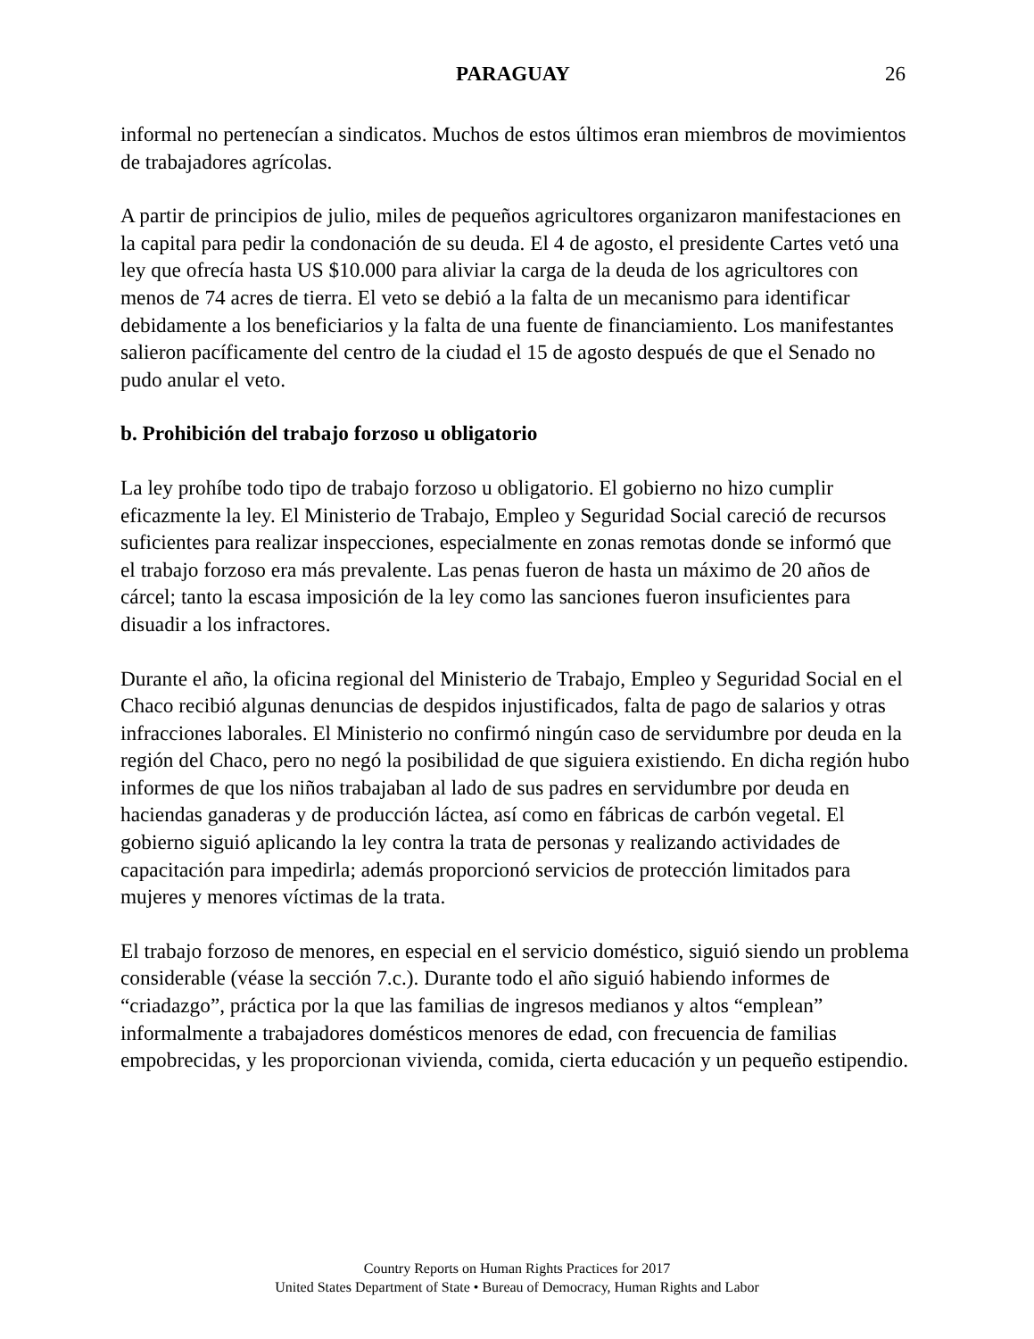PARAGUAY
26
informal no pertenecían a sindicatos. Muchos de estos últimos eran miembros de movimientos de trabajadores agrícolas.
A partir de principios de julio, miles de pequeños agricultores organizaron manifestaciones en la capital para pedir la condonación de su deuda. El 4 de agosto, el presidente Cartes vetó una ley que ofrecía hasta US $10.000 para aliviar la carga de la deuda de los agricultores con menos de 74 acres de tierra. El veto se debió a la falta de un mecanismo para identificar debidamente a los beneficiarios y la falta de una fuente de financiamiento. Los manifestantes salieron pacíficamente del centro de la ciudad el 15 de agosto después de que el Senado no pudo anular el veto.
b. Prohibición del trabajo forzoso u obligatorio
La ley prohíbe todo tipo de trabajo forzoso u obligatorio. El gobierno no hizo cumplir eficazmente la ley. El Ministerio de Trabajo, Empleo y Seguridad Social careció de recursos suficientes para realizar inspecciones, especialmente en zonas remotas donde se informó que el trabajo forzoso era más prevalente. Las penas fueron de hasta un máximo de 20 años de cárcel; tanto la escasa imposición de la ley como las sanciones fueron insuficientes para disuadir a los infractores.
Durante el año, la oficina regional del Ministerio de Trabajo, Empleo y Seguridad Social en el Chaco recibió algunas denuncias de despidos injustificados, falta de pago de salarios y otras infracciones laborales. El Ministerio no confirmó ningún caso de servidumbre por deuda en la región del Chaco, pero no negó la posibilidad de que siguiera existiendo. En dicha región hubo informes de que los niños trabajaban al lado de sus padres en servidumbre por deuda en haciendas ganaderas y de producción láctea, así como en fábricas de carbón vegetal. El gobierno siguió aplicando la ley contra la trata de personas y realizando actividades de capacitación para impedirla; además proporcionó servicios de protección limitados para mujeres y menores víctimas de la trata.
El trabajo forzoso de menores, en especial en el servicio doméstico, siguió siendo un problema considerable (véase la sección 7.c.). Durante todo el año siguió habiendo informes de “criadazgo”, práctica por la que las familias de ingresos medianos y altos “emplean” informalmente a trabajadores domésticos menores de edad, con frecuencia de familias empobrecidas, y les proporcionan vivienda, comida, cierta educación y un pequeño estipendio.
Country Reports on Human Rights Practices for 2017
United States Department of State • Bureau of Democracy, Human Rights and Labor